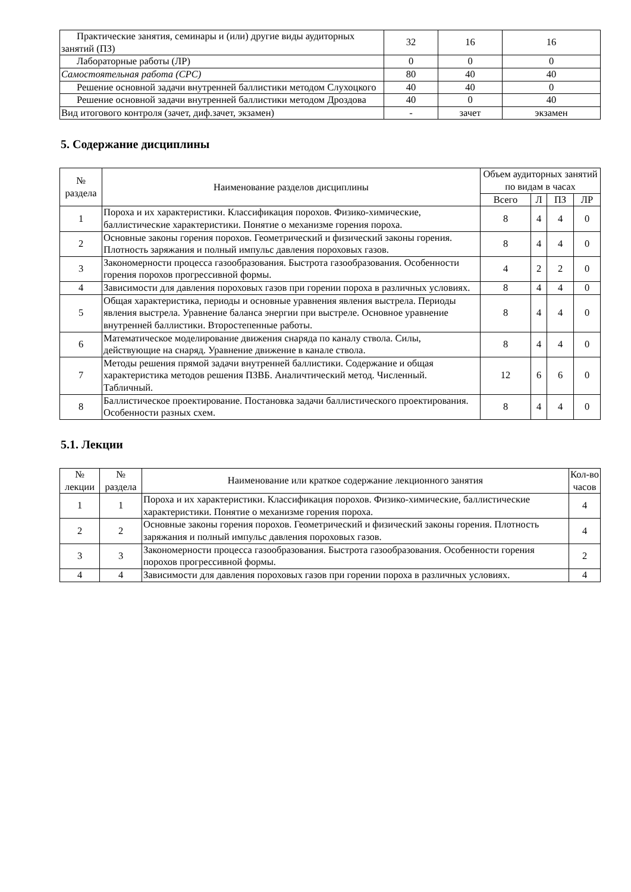| Практические занятия, семинары и (или) другие виды аудиторных занятий (ПЗ) | 32 | 16 | 16 |
| Лабораторные работы (ЛР) | 0 | 0 | 0 |
| Самостоятельная работа (СРС) | 80 | 40 | 40 |
| Решение основной задачи внутренней баллистики методом Слухоцкого | 40 | 40 | 0 |
| Решение основной задачи внутренней баллистики методом Дроздова | 40 | 0 | 40 |
| Вид итогового контроля (зачет, диф.зачет, экзамен) | - | зачет | экзамен |
5. Содержание дисциплины
| № раздела | Наименование разделов дисциплины | Объем аудиторных занятий по видам в часах | | | |
| --- | --- | --- | --- | --- | --- |
| | | Всего | Л | ПЗ | ЛР |
| 1 | Пороха и их характеристики. Классификация порохов. Физико-химические, баллистические характеристики. Понятие о механизме горения пороха. | 8 | 4 | 4 | 0 |
| 2 | Основные законы горения порохов. Геометрический и физический законы горения. Плотность заряжания и полный импульс давления пороховых газов. | 8 | 4 | 4 | 0 |
| 3 | Закономерности процесса газообразования. Быстрота газообразования. Особенности горения порохов прогрессивной формы. | 4 | 2 | 2 | 0 |
| 4 | Зависимости для давления пороховых газов при горении пороха в различных условиях. | 8 | 4 | 4 | 0 |
| 5 | Общая характеристика, периоды и основные уравнения явления выстрела. Периоды явления выстрела. Уравнение баланса энергии при выстреле. Основное уравнение внутренней баллистики. Второстепенные работы. | 8 | 4 | 4 | 0 |
| 6 | Математическое моделирование движения снаряда по каналу ствола. Силы, действующие на снаряд. Уравнение движение в канале ствола. | 8 | 4 | 4 | 0 |
| 7 | Методы решения прямой задачи внутренней баллистики. Содержание и общая характеристика методов решения ПЗВБ. Аналичтический метод. Численный. Табличный. | 12 | 6 | 6 | 0 |
| 8 | Баллистическое проектирование. Постановка задачи баллистического проектирования. Особенности разных схем. | 8 | 4 | 4 | 0 |
5.1. Лекции
| № лекции | № раздела | Наименование или краткое содержание лекционного занятия | Кол-во часов |
| --- | --- | --- | --- |
| 1 | 1 | Пороха и их характеристики. Классификация порохов. Физико-химические, баллистические характеристики. Понятие о механизме горения пороха. | 4 |
| 2 | 2 | Основные законы горения порохов. Геометрический и физический законы горения. Плотность заряжания и полный импульс давления пороховых газов. | 4 |
| 3 | 3 | Закономерности процесса газообразования. Быстрота газообразования. Особенности горения порохов прогрессивной формы. | 2 |
| 4 | 4 | Зависимости для давления пороховых газов при горении пороха в различных условиях. | 4 |